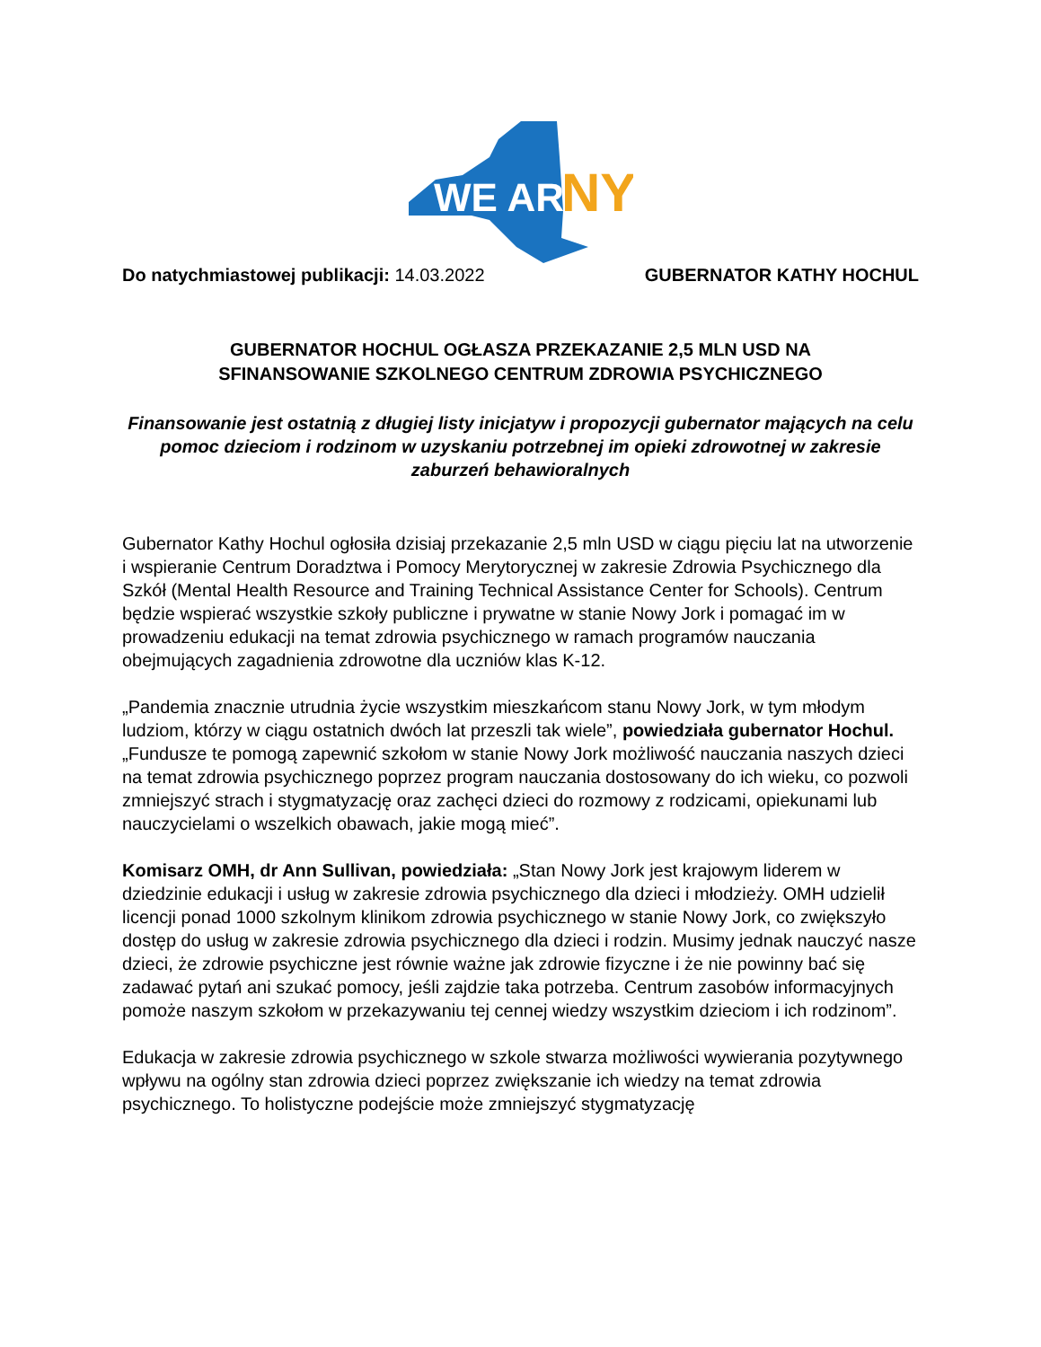WE ARE
NY
Do natychmiastowej publikacji: 14.03.2022 GUBERNATOR KATHY HOCHUL
GUBERNATOR HOCHUL OGŁASZA PRZEKAZANIE 2,5 MLN USD NA
SFINANSOWANIE SZKOLNEGO CENTRUM ZDROWIA PSYCHICZNEGO
Finansowanie jest ostatnią z długiej listy inicjatyw i propozycji gubernator mających na celu pomoc dzieciom i rodzinom w uzyskaniu potrzebnej im opieki zdrowotnej w zakresie zaburzeń behawioralnych
Gubernator Kathy Hochul ogłosiła dzisiaj przekazanie 2,5 mln USD w ciągu pięciu lat na utworzenie i wspieranie Centrum Doradztwa i Pomocy Merytorycznej w zakresie Zdrowia Psychicznego dla Szkół (Mental Health Resource and Training Technical Assistance Center for Schools). Centrum będzie wspierać wszystkie szkoły publiczne i prywatne w stanie Nowy Jork i pomagać im w prowadzeniu edukacji na temat zdrowia psychicznego w ramach programów nauczania obejmujących zagadnienia zdrowotne dla uczniów klas K-12.
„Pandemia znacznie utrudnia życie wszystkim mieszkańcom stanu Nowy Jork, w tym młodym ludziom, którzy w ciągu ostatnich dwóch lat przeszli tak wiele”, powiedziała gubernator Hochul. „Fundusze te pomogą zapewnić szkołom w stanie Nowy Jork możliwość nauczania naszych dzieci na temat zdrowia psychicznego poprzez program nauczania dostosowany do ich wieku, co pozwoli zmniejszyć strach i stygmatyzację oraz zachęci dzieci do rozmowy z rodzicami, opiekunami lub nauczycielami o wszelkich obawach, jakie mogą mieć”.
Komisarz OMH, dr Ann Sullivan, powiedziała: „Stan Nowy Jork jest krajowym liderem w dziedzinie edukacji i usług w zakresie zdrowia psychicznego dla dzieci i młodzieży. OMH udzielił licencji ponad 1000 szkolnym klinikom zdrowia psychicznego w stanie Nowy Jork, co zwiększyło dostęp do usług w zakresie zdrowia psychicznego dla dzieci i rodzin. Musimy jednak nauczyć nasze dzieci, że zdrowie psychiczne jest równie ważne jak zdrowie fizyczne i że nie powinny bać się zadawać pytań ani szukać pomocy, jeśli zajdzie taka potrzeba. Centrum zasobów informacyjnych pomoże naszym szkołom w przekazywaniu tej cennej wiedzy wszystkim dzieciom i ich rodzinom”.
Edukacja w zakresie zdrowia psychicznego w szkole stwarza możliwości wywierania pozytywnego wpływu na ogólny stan zdrowia dzieci poprzez zwiększanie ich wiedzy na temat zdrowia psychicznego. To holistyczne podejście może zmniejszyć stygmatyzację